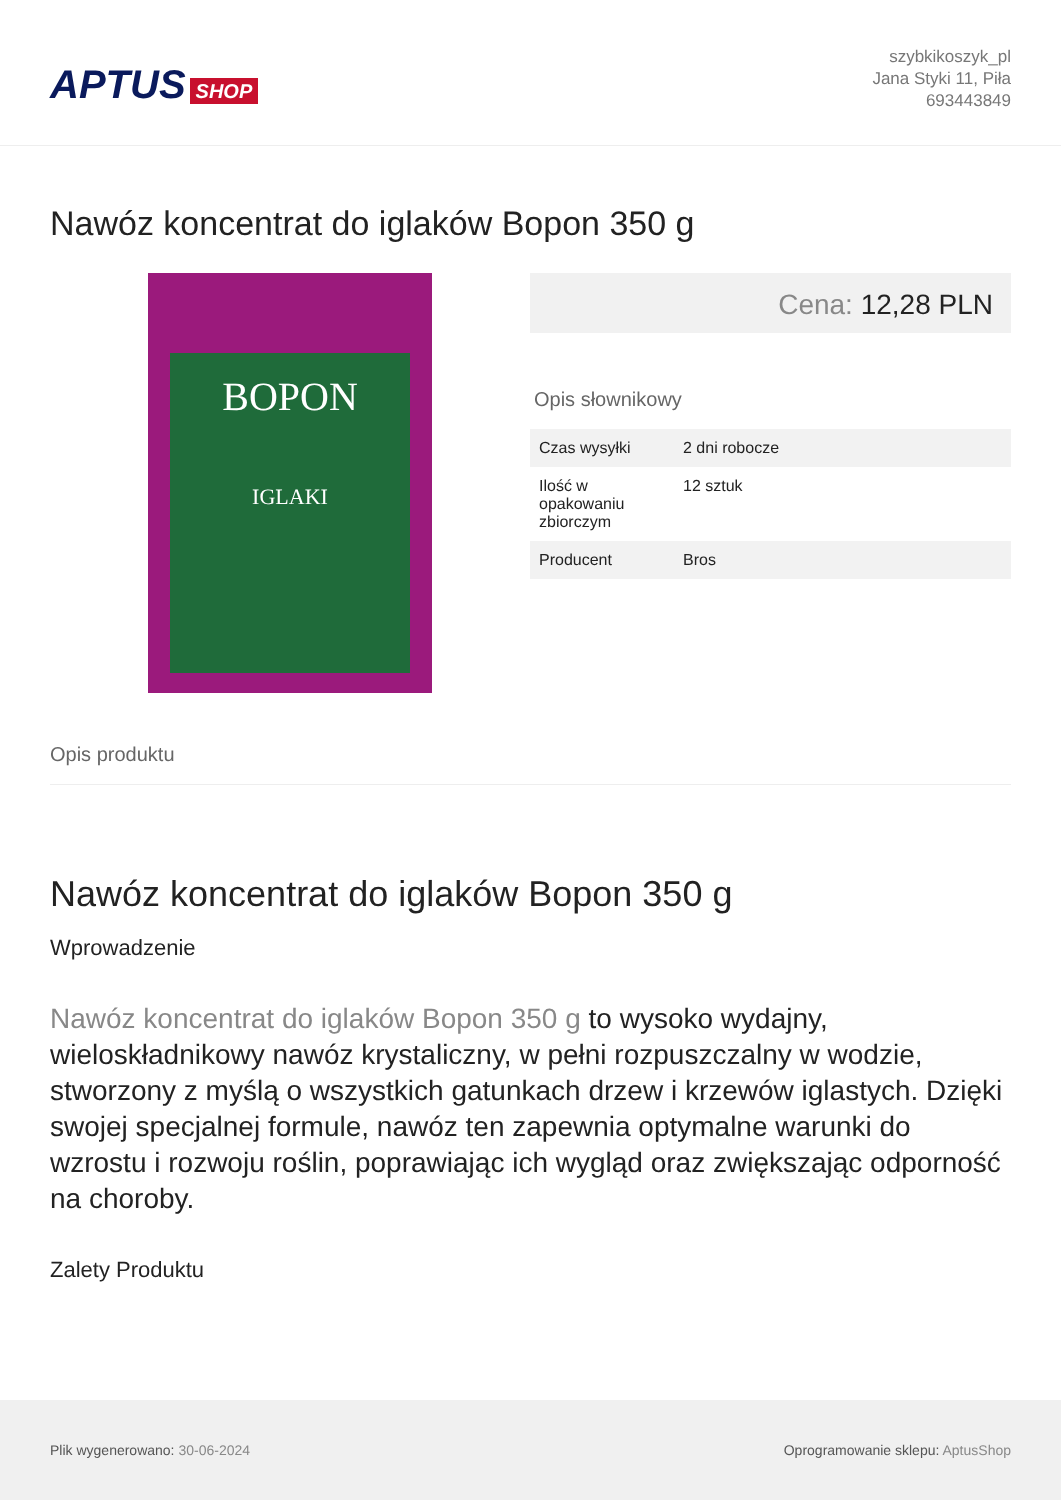APTUS SHOP
szybkikoszyk_pl
Jana Styki 11, Piła
693443849
Nawóz koncentrat do iglaków Bopon 350 g
BOPON
IGLAKI
Cena: 12,28 PLN
Opis słownikowy
| Czas wysyłki | 2 dni robocze |
| Ilość w opakowaniu zbiorczym | 12 sztuk |
| Producent | Bros |
Opis produktu
Nawóz koncentrat do iglaków Bopon 350 g
Wprowadzenie
Nawóz koncentrat do iglaków Bopon 350 g to wysoko wydajny, wieloskładnikowy nawóz krystaliczny, w pełni rozpuszczalny w wodzie, stworzony z myślą o wszystkich gatunkach drzew i krzewów iglastych. Dzięki swojej specjalnej formule, nawóz ten zapewnia optymalne warunki do wzrostu i rozwoju roślin, poprawiając ich wygląd oraz zwiększając odporność na choroby.
Zalety Produktu
Plik wygenerowano: 30-06-2024
Oprogramowanie sklepu: AptusShop